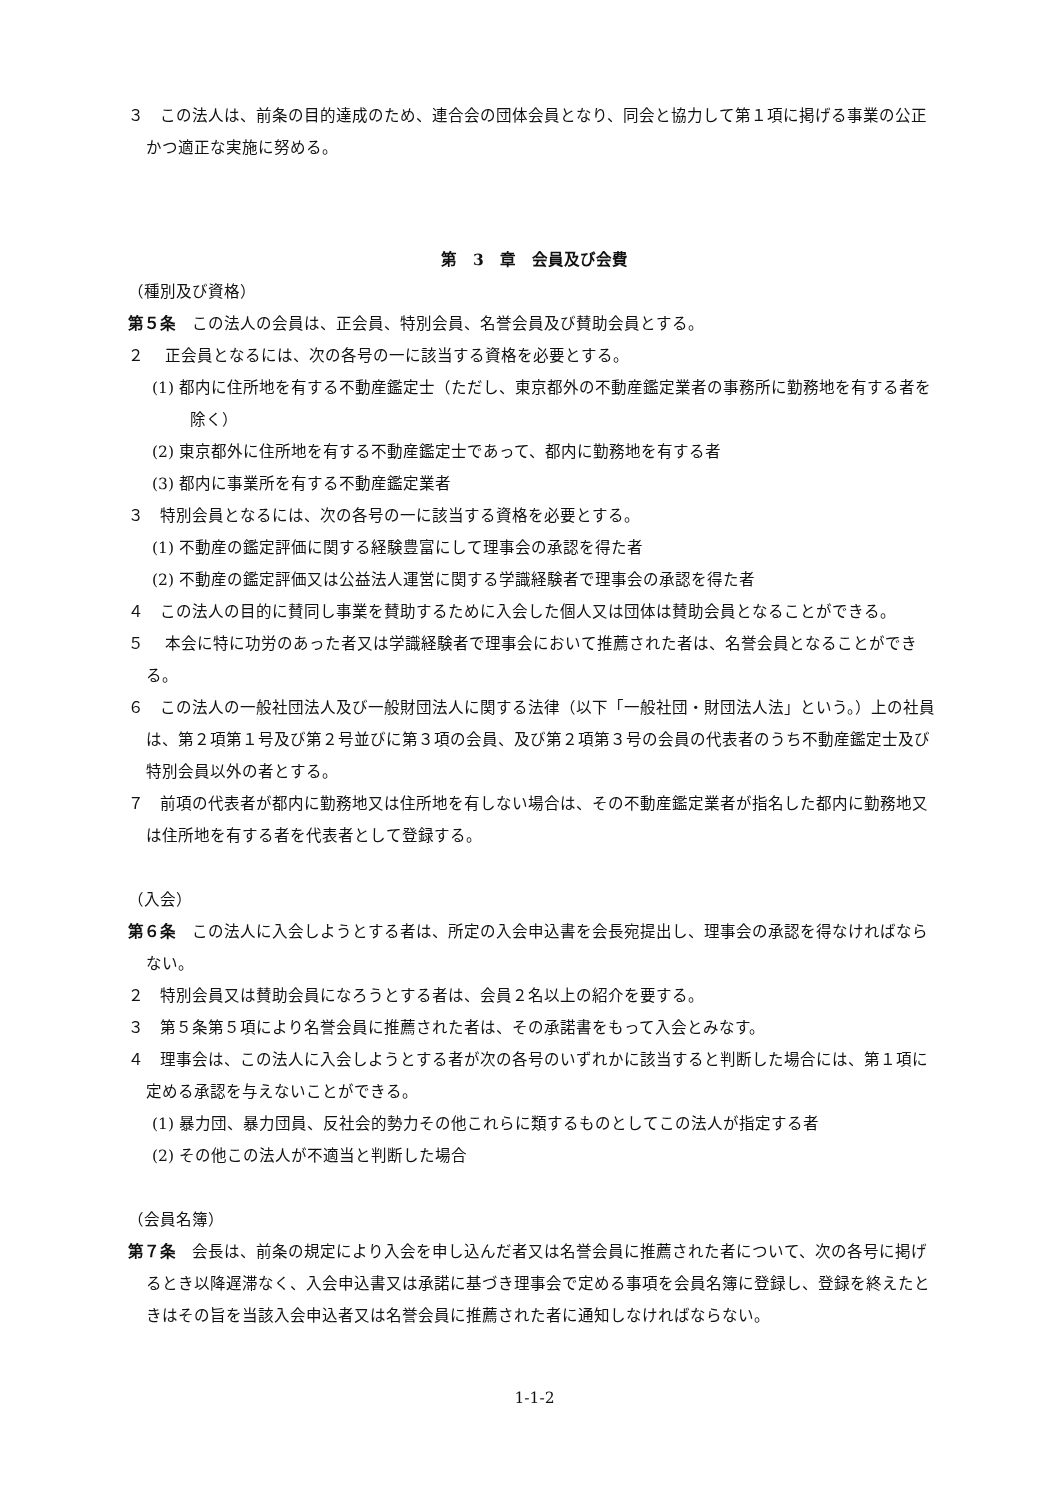３　この法人は、前条の目的達成のため、連合会の団体会員となり、同会と協力して第１項に掲げる事業の公正かつ適正な実施に努める。
第　3　章　会員及び会費
（種別及び資格）
第５条　この法人の会員は、正会員、特別会員、名誉会員及び賛助会員とする。
２　 正会員となるには、次の各号の一に該当する資格を必要とする。
(1) 都内に住所地を有する不動産鑑定士（ただし、東京都外の不動産鑑定業者の事務所に勤務地を有する者を除く）
(2) 東京都外に住所地を有する不動産鑑定士であって、都内に勤務地を有する者
(3) 都内に事業所を有する不動産鑑定業者
３　特別会員となるには、次の各号の一に該当する資格を必要とする。
(1) 不動産の鑑定評価に関する経験豊富にして理事会の承認を得た者
(2) 不動産の鑑定評価又は公益法人運営に関する学識経験者で理事会の承認を得た者
４　この法人の目的に賛同し事業を賛助するために入会した個人又は団体は賛助会員となることができる。
５　 本会に特に功労のあった者又は学識経験者で理事会において推薦された者は、名誉会員となることができる。
６　この法人の一般社団法人及び一般財団法人に関する法律（以下「一般社団・財団法人法」という。）上の社員は、第２項第１号及び第２号並びに第３項の会員、及び第２項第３号の会員の代表者のうち不動産鑑定士及び特別会員以外の者とする。
７　前項の代表者が都内に勤務地又は住所地を有しない場合は、その不動産鑑定業者が指名した都内に勤務地又は住所地を有する者を代表者として登録する。
（入会）
第６条　この法人に入会しようとする者は、所定の入会申込書を会長宛提出し、理事会の承認を得なければならない。
２　特別会員又は賛助会員になろうとする者は、会員２名以上の紹介を要する。
３　第５条第５項により名誉会員に推薦された者は、その承諾書をもって入会とみなす。
４　理事会は、この法人に入会しようとする者が次の各号のいずれかに該当すると判断した場合には、第１項に定める承認を与えないことができる。
(1) 暴力団、暴力団員、反社会的勢力その他これらに類するものとしてこの法人が指定する者
(2) その他この法人が不適当と判断した場合
（会員名簿）
第７条　会長は、前条の規定により入会を申し込んだ者又は名誉会員に推薦された者について、次の各号に掲げるとき以降遅滞なく、入会申込書又は承諾に基づき理事会で定める事項を会員名簿に登録し、登録を終えたときはその旨を当該入会申込者又は名誉会員に推薦された者に通知しなければならない。
1-1-2